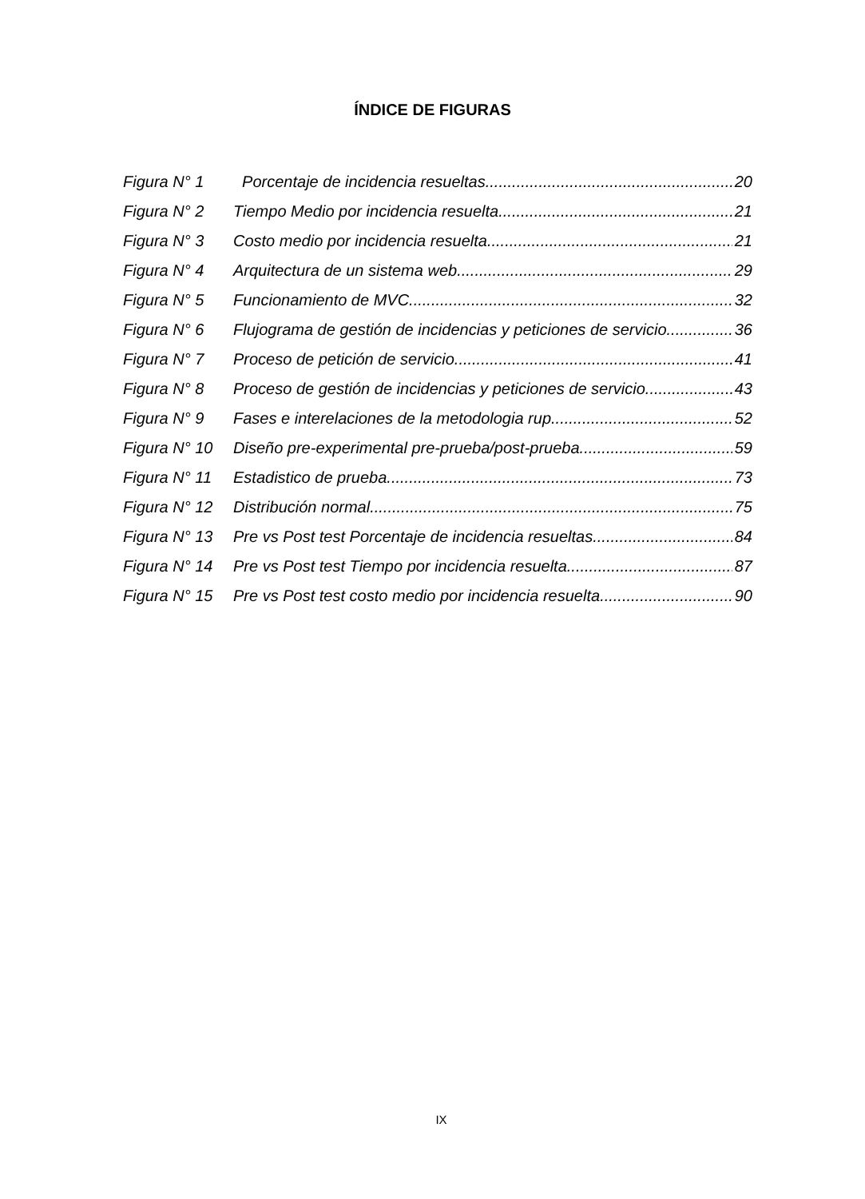ÍNDICE DE FIGURAS
Figura N° 1 Porcentaje de incidencia resueltas 20
Figura N° 2 Tiempo Medio por incidencia resuelta 21
Figura N° 3 Costo medio por incidencia resuelta 21
Figura N° 4 Arquitectura de un sistema web 29
Figura N° 5 Funcionamiento de MVC 32
Figura N° 6 Flujograma de gestión de incidencias y peticiones de servicio 36
Figura N° 7 Proceso de petición de servicio 41
Figura N° 8 Proceso de gestión de incidencias y peticiones de servicio 43
Figura N° 9 Fases e interelaciones de la metodologia rup 52
Figura N° 10 Diseño pre-experimental pre-prueba/post-prueba 59
Figura N° 11 Estadistico de prueba 73
Figura N° 12 Distribución normal 75
Figura N° 13 Pre vs Post test Porcentaje de incidencia resueltas 84
Figura N° 14 Pre vs Post test Tiempo por incidencia resuelta 87
Figura N° 15 Pre vs Post test costo medio por incidencia resuelta 90
IX